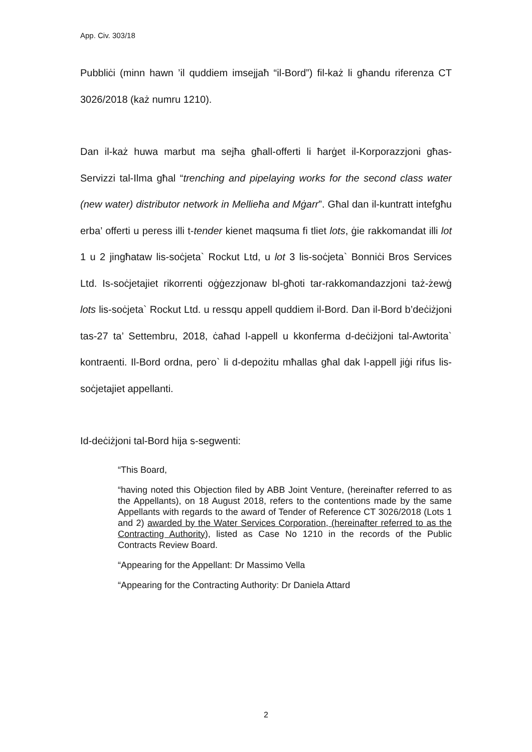App. Civ. 303/18
Pubbliċi (minn hawn ’il quddiem imsejjaħ “il-Bord”) fil-każ li għandu riferenza CT 3026/2018 (każ numru 1210).
Dan il-każ huwa marbut ma sejħa għall-offerti li ħarġet il-Korporazzjoni għas-Servizzi tal-Ilma għal “trenching and pipelaying works for the second class water (new water) distributor network in Mellieħa and Mġarr”. Għal dan il-kuntratt intefgħu erba’ offerti u peress illi t-tender kienet maqsuma fi tliet lots, ġie rakkomandat illi lot 1 u 2 jingħataw lis-soċjeta` Rockut Ltd, u lot 3 lis-soċjeta` Bonniċi Bros Services Ltd. Is-soċjetajiet rikorrenti oġġezzjonaw bl-għoti tar-rakkomandazzjoni taż-żewġ lots lis-soċjeta` Rockut Ltd. u ressqu appell quddiem il-Bord. Dan il-Bord b’deċiżjoni tas-27 ta’ Settembru, 2018, ċaħad l-appell u kkonferma d-deċiżjoni tal-Awtorita` kontraenti. Il-Bord ordna, pero` li d-depożitu mħallas għal dak l-appell jiġi rifus lis-soċjetajiet appellanti.
Id-deċiżjoni tal-Bord hija s-segwenti:
“This Board,
“having noted this Objection filed by ABB Joint Venture, (hereinafter referred to as the Appellants), on 18 August 2018, refers to the contentions made by the same Appellants with regards to the award of Tender of Reference CT 3026/2018 (Lots 1 and 2) awarded by the Water Services Corporation, (hereinafter referred to as the Contracting Authority), listed as Case No 1210 in the records of the Public Contracts Review Board.
“Appearing for the Appellant: Dr Massimo Vella
“Appearing for the Contracting Authority: Dr Daniela Attard
2